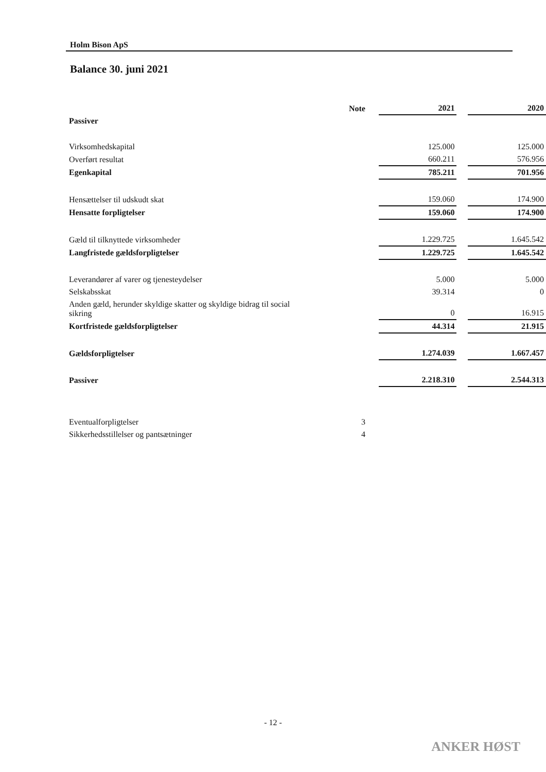Holm Bison ApS
Balance 30. juni 2021
| | Note | | 2021 | | 2020 |
| --- | --- | --- | --- | --- | --- |
| Passiver | | | | | |
| Virksomhedskapital | | | 125.000 | | 125.000 |
| Overført resultat | | | 660.211 | | 576.956 |
| Egenkapital | | | 785.211 | | 701.956 |
| Hensættelser til udskudt skat | | | 159.060 | | 174.900 |
| Hensatte forpligtelser | | | 159.060 | | 174.900 |
| Gæld til tilknyttede virksomheder | | | 1.229.725 | | 1.645.542 |
| Langfristede gældsforpligtelser | | | 1.229.725 | | 1.645.542 |
| Leverandører af varer og tjenesteydelser | | | 5.000 | | 5.000 |
| Selskabsskat | | | 39.314 | | 0 |
| Anden gæld, herunder skyldige skatter og skyldige bidrag til social sikring | | | 0 | | 16.915 |
| Kortfristede gældsforpligtelser | | | 44.314 | | 21.915 |
| Gældsforpligtelser | | | 1.274.039 | | 1.667.457 |
| Passiver | | | 2.218.310 | | 2.544.313 |
| Eventualforpligtelser | 3 | | | | |
| Sikkerhedsstillelser og pantsætninger | 4 | | | | |
- 12 -
ANKER HØST